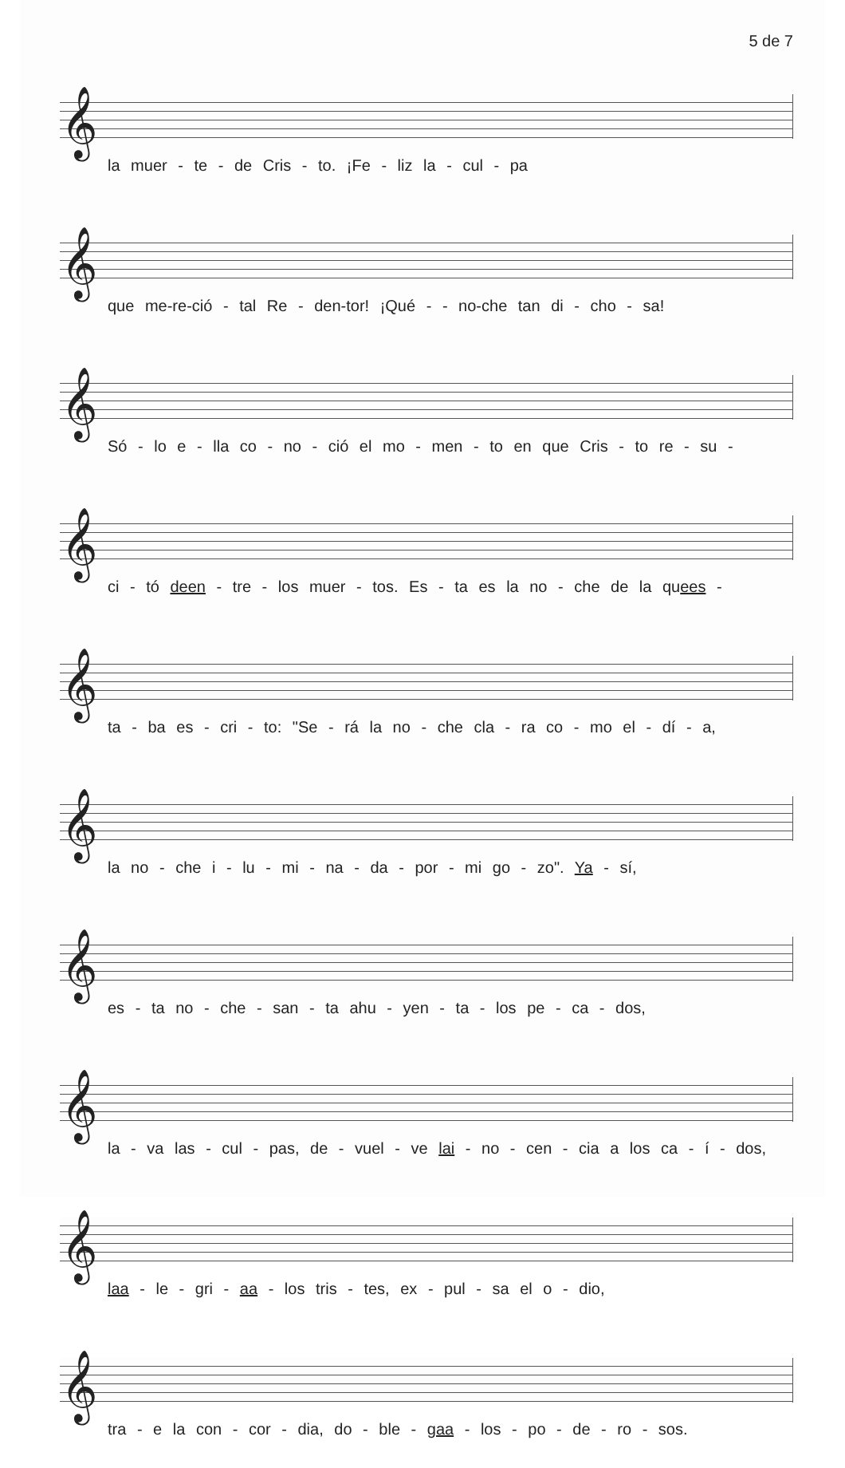5 de 7
𝄞
la muer - te - de Cris - to. ¡Fe - liz la - cul - pa
𝄞
que me-re-ció - tal Re - den-tor! ¡Qué - - no-che tan di - cho - sa!
𝄞
Só - lo e - lla co - no - ció el mo - men - to en que Cris - to re - su -
𝄞
ci - tó deen - tre - los muer - tos. Es - ta es la no - che de la quees -
𝄞
ta - ba es - cri - to: "Se - rá la no - che cla - ra co - mo el - dí - a,
𝄞
la no - che i - lu - mi - na - da - por - mi go - zo". Ya - sí,
𝄞
es - ta no - che - san - ta ahu - yen - ta - los pe - ca - dos,
𝄞
la - va las - cul - pas, de - vuel - ve lai - no - cen - cia a los ca - í - dos,
𝄞
laa - le - gri - aa - los tris - tes, ex - pul - sa el o - dio,
𝄞
tra - e la con - cor - dia, do - ble - gaa - los - po - de - ro - sos.